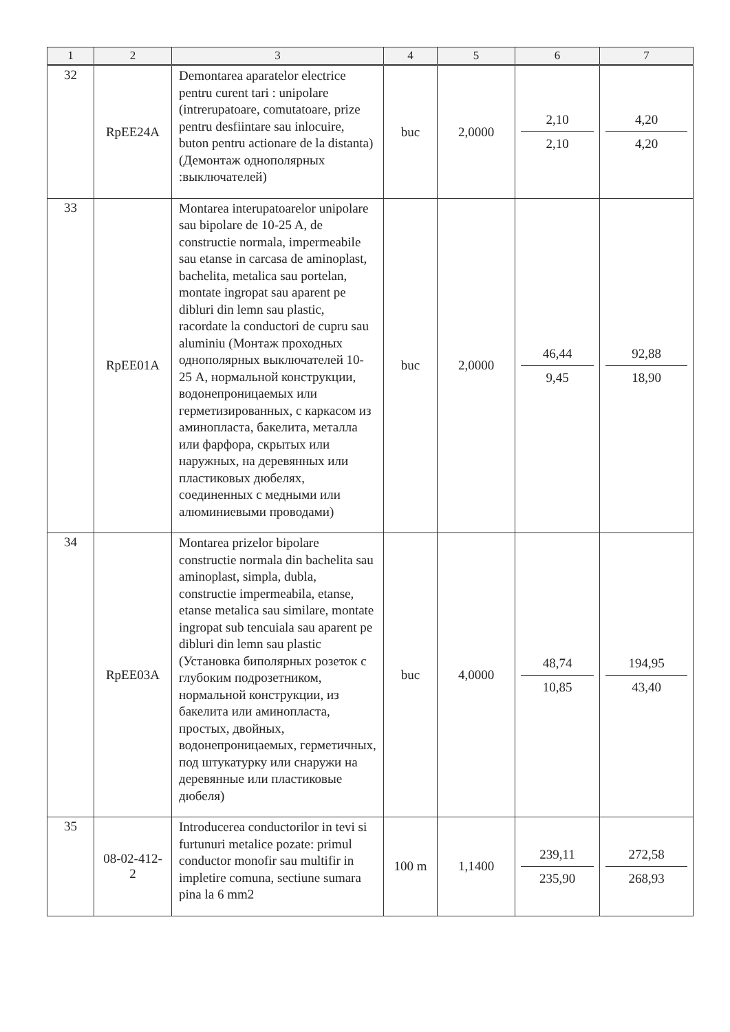| 1 | 2 | 3 | 4 | 5 | 6 | 7 |
| --- | --- | --- | --- | --- | --- | --- |
| 32 | RpEE24A | Demontarea aparatelor electrice pentru curent tari : unipolare (intrerupatoare, comutatoare, prize pentru desfiintare sau inlocuire, buton pentru actionare de la distanta) (Демонтаж однополярных :выключателей) | buc | 2,0000 | 2,10 2,10 | 4,20 4,20 |
| 33 | RpEE01A | Montarea interupatoarelor unipolare sau bipolare de 10-25 A, de constructie normala, impermeabile sau etanse in carcasa de aminoplast, bachelita, metalica sau portelan, montate ingropat sau aparent pe dibluri din lemn sau plastic, racordate la conductori de cupru sau aluminiu (Монтаж проходных однополярных выключателей 10-25 А, нормальной конструкции, водонепроницаемых или герметизированных, с каркасом из аминопласта, бакелита, металла или фарфора, скрытых или наружных, на деревянных или пластиковых дюбелях, соединенных с медными или алюминиевыми проводами) | buc | 2,0000 | 46,44 9,45 | 92,88 18,90 |
| 34 | RpEE03A | Montarea prizelor bipolare constructie normala din bachelita sau aminoplast, simpla, dubla, constructie impermeabila, etanse, etanse metalica sau similare, montate ingropat sub tencuiala sau aparent pe dibluri din lemn sau plastic (Установка биполярных розеток с глубоким подрозетником, нормальной конструкции, из бакелита или аминопласта, простых, двойных, водонепроницаемых, герметичных, под штукатурку или снаружи на деревянные или пластиковые дюбеля) | buc | 4,0000 | 48,74 10,85 | 194,95 43,40 |
| 35 | 08-02-412- 2 | Introducerea conductorilor in tevi si furtunuri metalice pozate: primul conductor monofir sau multifir in impletire comuna, sectiune sumara pina la 6 mm2 | 100 m | 1,1400 | 239,11 235,90 | 272,58 268,93 |